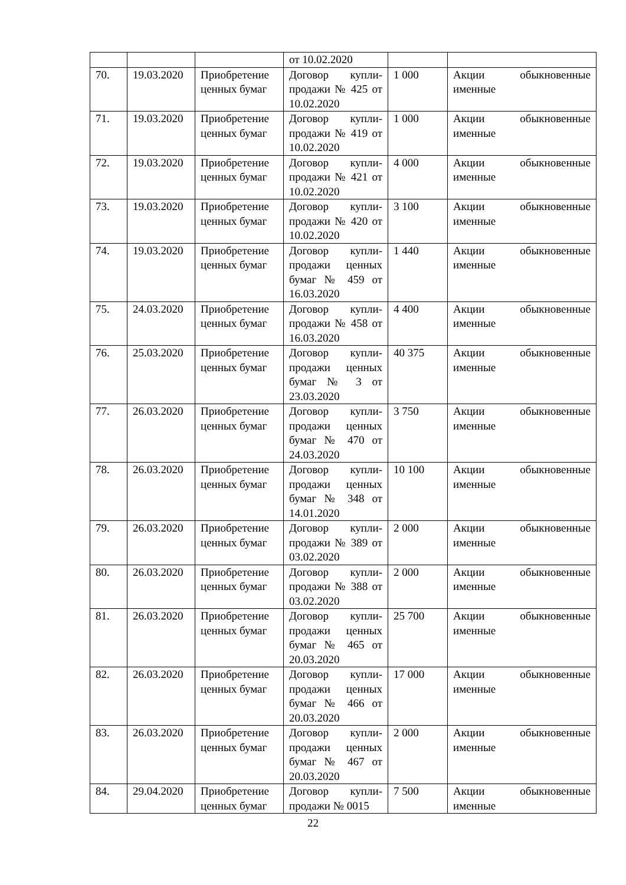| | | | от 10.02.2020 | | |
| 70. | 19.03.2020 | Приобретение ценных бумаг | Договор купли-продажи № 425 от 10.02.2020 | 1 000 | Акции обыкновенные именные |
| 71. | 19.03.2020 | Приобретение ценных бумаг | Договор купли-продажи № 419 от 10.02.2020 | 1 000 | Акции обыкновенные именные |
| 72. | 19.03.2020 | Приобретение ценных бумаг | Договор купли-продажи № 421 от 10.02.2020 | 4 000 | Акции обыкновенные именные |
| 73. | 19.03.2020 | Приобретение ценных бумаг | Договор купли-продажи № 420 от 10.02.2020 | 3 100 | Акции обыкновенные именные |
| 74. | 19.03.2020 | Приобретение ценных бумаг | Договор купли-продажи ценных бумаг № 459 от 16.03.2020 | 1 440 | Акции обыкновенные именные |
| 75. | 24.03.2020 | Приобретение ценных бумаг | Договор купли-продажи № 458 от 16.03.2020 | 4 400 | Акции обыкновенные именные |
| 76. | 25.03.2020 | Приобретение ценных бумаг | Договор купли-продажи ценных бумаг № 3 от 23.03.2020 | 40 375 | Акции обыкновенные именные |
| 77. | 26.03.2020 | Приобретение ценных бумаг | Договор купли-продажи ценных бумаг № 470 от 24.03.2020 | 3 750 | Акции обыкновенные именные |
| 78. | 26.03.2020 | Приобретение ценных бумаг | Договор купли-продажи ценных бумаг № 348 от 14.01.2020 | 10 100 | Акции обыкновенные именные |
| 79. | 26.03.2020 | Приобретение ценных бумаг | Договор купли-продажи № 389 от 03.02.2020 | 2 000 | Акции обыкновенные именные |
| 80. | 26.03.2020 | Приобретение ценных бумаг | Договор купли-продажи № 388 от 03.02.2020 | 2 000 | Акции обыкновенные именные |
| 81. | 26.03.2020 | Приобретение ценных бумаг | Договор купли-продажи ценных бумаг № 465 от 20.03.2020 | 25 700 | Акции обыкновенные именные |
| 82. | 26.03.2020 | Приобретение ценных бумаг | Договор купли-продажи ценных бумаг № 466 от 20.03.2020 | 17 000 | Акции обыкновенные именные |
| 83. | 26.03.2020 | Приобретение ценных бумаг | Договор купли-продажи ценных бумаг № 467 от 20.03.2020 | 2 000 | Акции обыкновенные именные |
| 84. | 29.04.2020 | Приобретение ценных бумаг | Договор купли-продажи № 0015 | 7 500 | Акции обыкновенные именные |
22